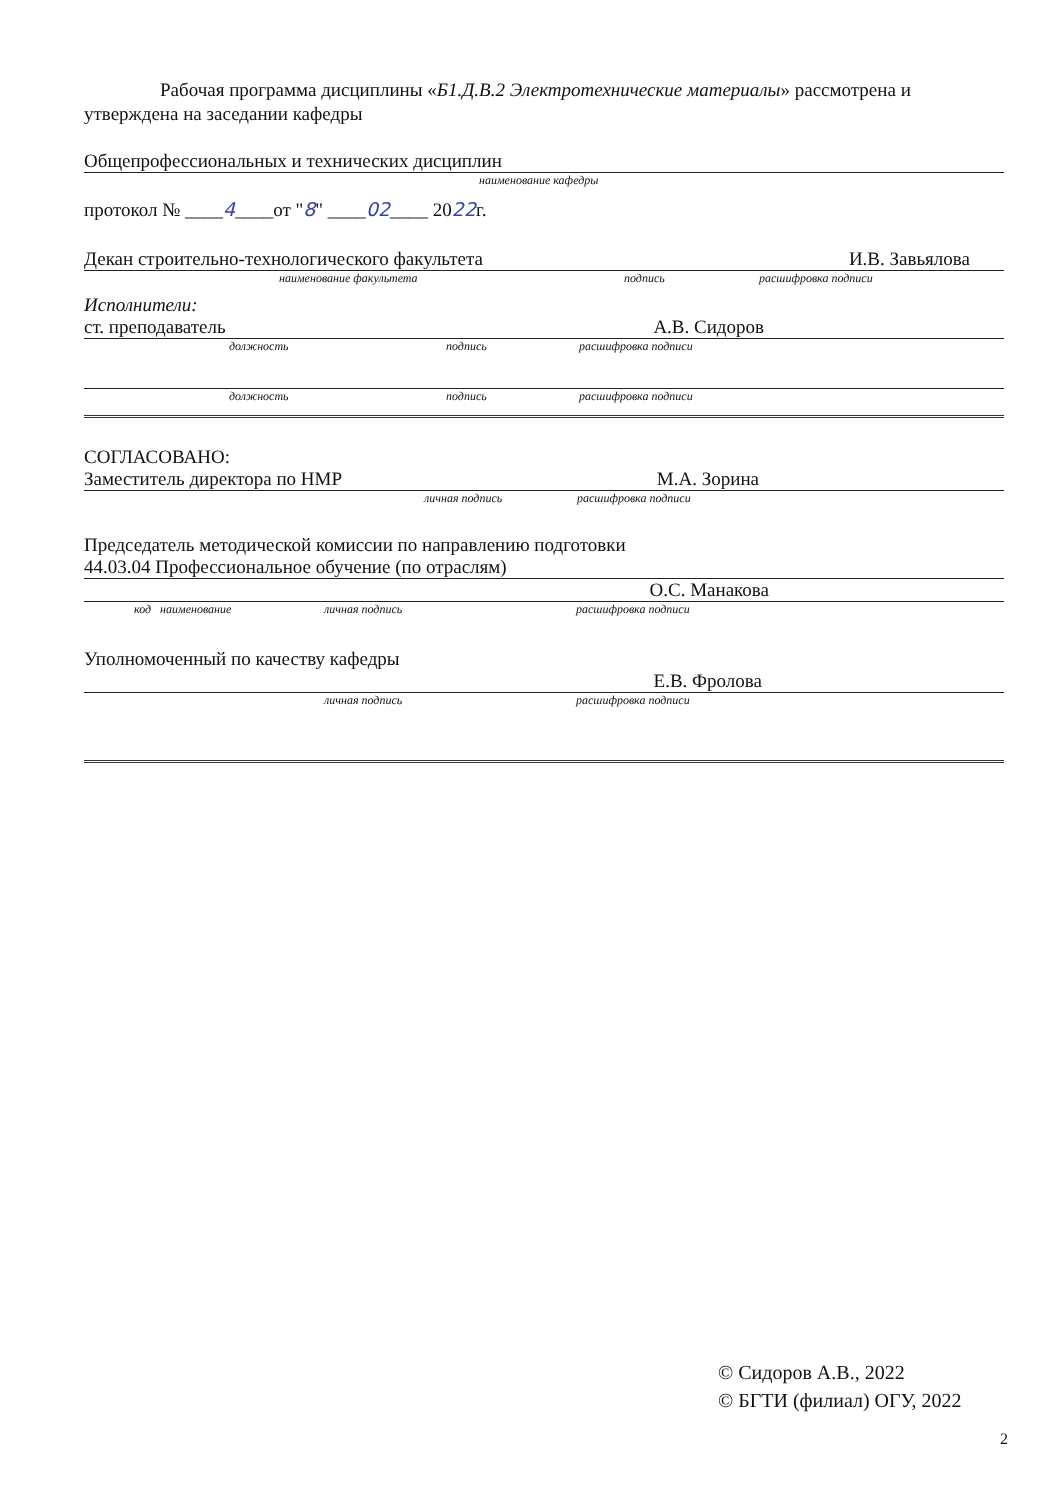Рабочая программа дисциплины «Б1.Д.В.2 Электротехнические материалы» рассмотрена и утверждена на заседании кафедры
Общепрофессиональных и технических дисциплин
наименование кафедры
протокол № ____4____от "8" ____02____ 2022г.
Декан строительно-технологического факультета И.В. Завьялова
наименование факультета подпись расшифровка подписи
Исполнители:
ст. преподаватель А.В. Сидоров
должность подпись расшифровка подписи
должность подпись расшифровка подписи
СОГЛАСОВАНО:
Заместитель директора по НМР М.А. Зорина
личная подпись расшифровка подписи
Председатель методической комиссии по направлению подготовки
44.03.04 Профессиональное обучение (по отраслям)
О.С. Манакова
код наименование личная подпись расшифровка подписи
Уполномоченный по качеству кафедры
Е.В. Фролова
личная подпись расшифровка подписи
© Сидоров А.В., 2022
© БГТИ (филиал) ОГУ, 2022
2